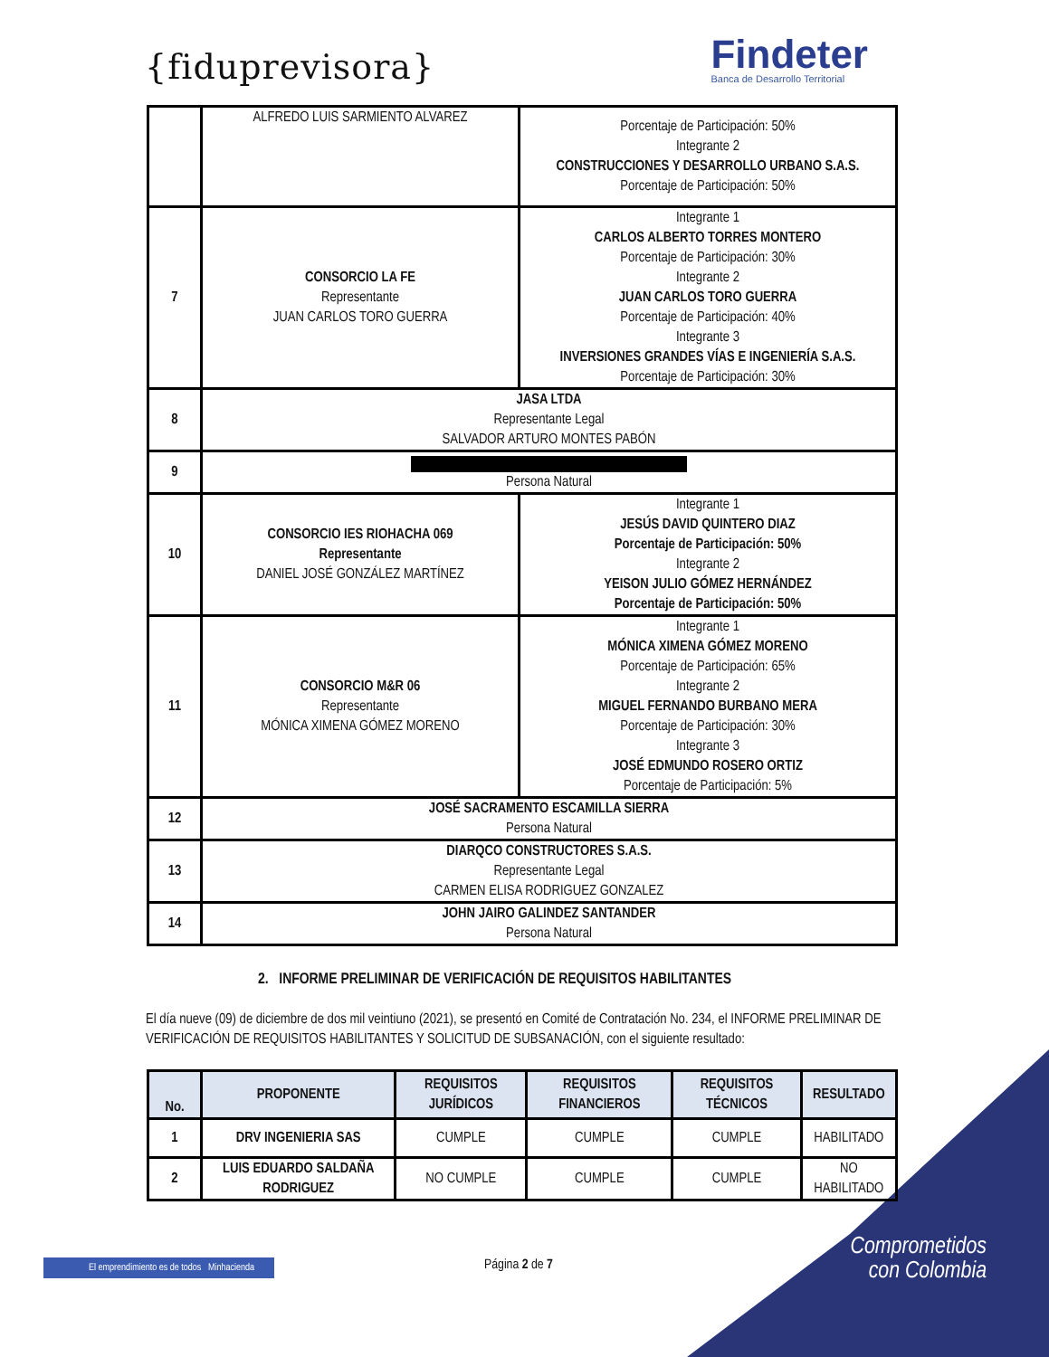{fiduprevisora}
Findeter
Banca de Desarrollo Territorial
| | ALFREDO LUIS SARMIENTO ALVAREZ | Porcentaje de Participación: 50% Integrante 2 CONSTRUCCIONES Y DESARROLLO URBANO S.A.S. Porcentaje de Participación: 50% |
| 7 | CONSORCIO LA FE Representante JUAN CARLOS TORO GUERRA | Integrante 1 CARLOS ALBERTO TORRES MONTERO Porcentaje de Participación: 30% Integrante 2 JUAN CARLOS TORO GUERRA Porcentaje de Participación: 40% Integrante 3 INVERSIONES GRANDES VÍAS E INGENIERÍA S.A.S. Porcentaje de Participación: 30% |
| 8 | JASA LTDA Representante Legal SALVADOR ARTURO MONTES PABÓN | |
| 9 | Persona Natural | |
| 10 | CONSORCIO IES RIOHACHA 069 Representante DANIEL JOSÉ GONZÁLEZ MARTÍNEZ | Integrante 1 JESÚS DAVID QUINTERO DIAZ Porcentaje de Participación: 50% Integrante 2 YEISON JULIO GÓMEZ HERNÁNDEZ Porcentaje de Participación: 50% |
| 11 | CONSORCIO M&R 06 Representante MÓNICA XIMENA GÓMEZ MORENO | Integrante 1 MÓNICA XIMENA GÓMEZ MORENO Porcentaje de Participación: 65% Integrante 2 MIGUEL FERNANDO BURBANO MERA Porcentaje de Participación: 30% Integrante 3 JOSÉ EDMUNDO ROSERO ORTIZ Porcentaje de Participación: 5% |
| 12 | JOSÉ SACRAMENTO ESCAMILLA SIERRA Persona Natural | |
| 13 | DIARQCO CONSTRUCTORES S.A.S. Representante Legal CARMEN ELISA RODRIGUEZ GONZALEZ | |
| 14 | JOHN JAIRO GALINDEZ SANTANDER Persona Natural | |
2. INFORME PRELIMINAR DE VERIFICACIÓN DE REQUISITOS HABILITANTES
El día nueve (09) de diciembre de dos mil veintiuno (2021), se presentó en Comité de Contratación No. 234, el INFORME PRELIMINAR DE VERIFICACIÓN DE REQUISITOS HABILITANTES Y SOLICITUD DE SUBSANACIÓN, con el siguiente resultado:
| No. | PROPONENTE | REQUISITOS JURÍDICOS | REQUISITOS FINANCIEROS | REQUISITOS TÉCNICOS | RESULTADO |
| --- | --- | --- | --- | --- | --- |
| 1 | DRV INGENIERIA SAS | CUMPLE | CUMPLE | CUMPLE | HABILITADO |
| 2 | LUIS EDUARDO SALDAÑA RODRIGUEZ | NO CUMPLE | CUMPLE | CUMPLE | NO HABILITADO |
Página 2 de 7
El emprendimiento es de todos Minhacienda
Comprometidos con Colombia